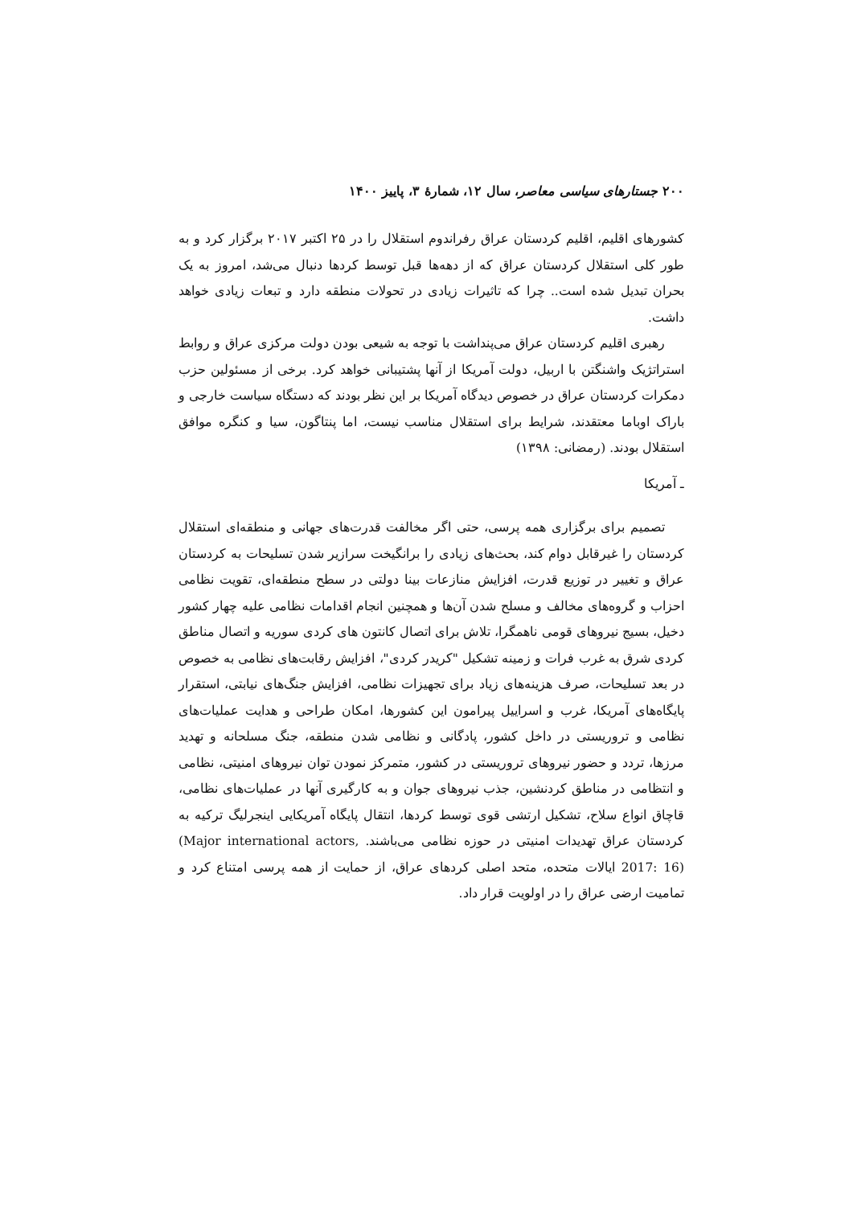۲۰۰ جستارهای سیاسی معاصر، سال ۱۲، شمارهٔ ۳، پاییز ۱۴۰۰
کشورهای اقلیم، اقلیم کردستان عراق رفراندوم استقلال را در ۲۵ اکتبر ۲۰۱۷ برگزار کرد و به طور کلی استقلال کردستان عراق که از دهه‌ها قبل توسط کردها دنبال می‌شد، امروز به یک بحران تبدیل شده است.. چرا که تاثیرات زیادی در تحولات منطقه دارد و تبعات زیادی خواهد داشت.
رهبری اقلیم کردستان عراق می‌پنداشت با توجه به شیعی بودن دولت مرکزی عراق و روابط استراتژیک واشنگتن با اربیل، دولت آمریکا از آنها پشتیبانی خواهد کرد. برخی از مسئولین حزب دمکرات کردستان عراق در خصوص دیدگاه آمریکا بر این نظر بودند که دستگاه سیاست خارجی و باراک اوباما معتقدند، شرایط برای استقلال مناسب نیست، اما پنتاگون، سیا و کنگره موافق استقلال بودند. (رمضانی: ۱۳۹۸)
ـ آمریکا
تصمیم برای برگزاری همه پرسی، حتی اگر مخالفت قدرت‌های جهانی و منطقه‌ای استقلال کردستان را غیرقابل دوام کند، بحث‌های زیادی را برانگیخت سرازیر شدن تسلیحات به کردستان عراق و تغییر در توزیع قدرت، افزایش منازعات بینا دولتی در سطح منطقه‌ای، تقویت نظامی احزاب و گروه‌های مخالف و مسلح شدن آن‌ها و همچنین انجام اقدامات نظامی علیه چهار کشور دخیل، بسیج نیروهای قومی ناهمگرا، تلاش برای اتصال کانتون های کردی سوریه و اتصال مناطق کردی شرق به غرب فرات و زمینه تشکیل "کریدر کردی"، افزایش رقابت‌های نظامی به خصوص در بعد تسلیحات، صرف هزینه‌های زیاد برای تجهیزات نظامی، افزایش جنگ‌های نیابتی، استقرار پایگاه‌های آمریکا، غرب و اسراییل پیرامون این کشورها، امکان طراحی و هدایت عملیات‌های نظامی و تروریستی در داخل کشور، پادگانی و نظامی شدن منطقه، جنگ مسلحانه و تهدید مرزها، تردد و حضور نیروهای تروریستی در کشور، متمرکز نمودن توان نیروهای امنیتی، نظامی و انتظامی در مناطق کردنشین، جذب نیروهای جوان و به کارگیری آنها در عملیات‌های نظامی، قاچاق انواع سلاح، تشکیل ارتشی قوی توسط کردها، انتقال پایگاه آمریکایی اینجرلیگ ترکیه به کردستان عراق تهدیدات امنیتی در حوزه نظامی می‌باشند. (Major international actors, 2017: 16) ایالات متحده، متحد اصلی کردهای عراق، از حمایت از همه پرسی امتناع کرد و تمامیت ارضی عراق را در اولویت قرار داد.